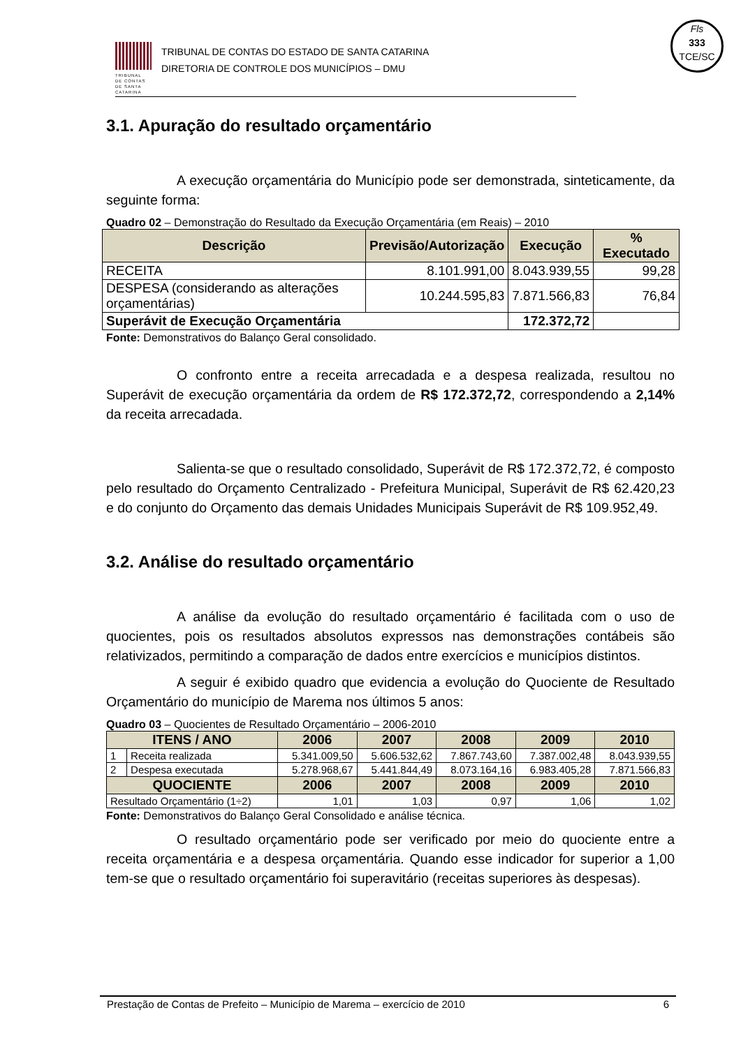TRIBUNAL
DE CONTAS
DE SANTA
CATARINA
TRIBUNAL DE CONTAS DO ESTADO DE SANTA CATARINA
DIRETORIA DE CONTROLE DOS MUNICÍPIOS – DMU
Fls
333
TCE/SC
3.1. Apuração do resultado orçamentário
A execução orçamentária do Município pode ser demonstrada, sinteticamente, da seguinte forma:
Quadro 02 – Demonstração do Resultado da Execução Orçamentária (em Reais) – 2010
| Descrição | Previsão/Autorização | Execução | % Executado |
| --- | --- | --- | --- |
| RECEITA | 8.101.991,00 | 8.043.939,55 | 99,28 |
| DESPESA (considerando as alterações orçamentárias) | 10.244.595,83 | 7.871.566,83 | 76,84 |
| Superávit de Execução Orçamentária | | 172.372,72 | |
Fonte: Demonstrativos do Balanço Geral consolidado.
O confronto entre a receita arrecadada e a despesa realizada, resultou no Superávit de execução orçamentária da ordem de R$ 172.372,72, correspondendo a 2,14% da receita arrecadada.
Salienta-se que o resultado consolidado, Superávit de R$ 172.372,72, é composto pelo resultado do Orçamento Centralizado - Prefeitura Municipal, Superávit de R$ 62.420,23 e do conjunto do Orçamento das demais Unidades Municipais Superávit de R$ 109.952,49.
3.2. Análise do resultado orçamentário
A análise da evolução do resultado orçamentário é facilitada com o uso de quocientes, pois os resultados absolutos expressos nas demonstrações contábeis são relativizados, permitindo a comparação de dados entre exercícios e municípios distintos.
A seguir é exibido quadro que evidencia a evolução do Quociente de Resultado Orçamentário do município de Marema nos últimos 5 anos:
Quadro 03 – Quocientes de Resultado Orçamentário – 2006-2010
| ITENS / ANO | | 2006 | 2007 | 2008 | 2009 | 2010 |
| --- | --- | --- | --- | --- | --- | --- |
| 1 | Receita realizada | 5.341.009,50 | 5.606.532,62 | 7.867.743,60 | 7.387.002,48 | 8.043.939,55 |
| 2 | Despesa executada | 5.278.968,67 | 5.441.844,49 | 8.073.164,16 | 6.983.405,28 | 7.871.566,83 |
| QUOCIENTE | | 2006 | 2007 | 2008 | 2009 | 2010 |
| Resultado Orçamentário (1÷2) | | 1,01 | 1,03 | 0,97 | 1,06 | 1,02 |
Fonte: Demonstrativos do Balanço Geral Consolidado e análise técnica.
O resultado orçamentário pode ser verificado por meio do quociente entre a receita orçamentária e a despesa orçamentária. Quando esse indicador for superior a 1,00 tem-se que o resultado orçamentário foi superavitário (receitas superiores às despesas).
Prestação de Contas de Prefeito – Município de Marema – exercício de 2010 6